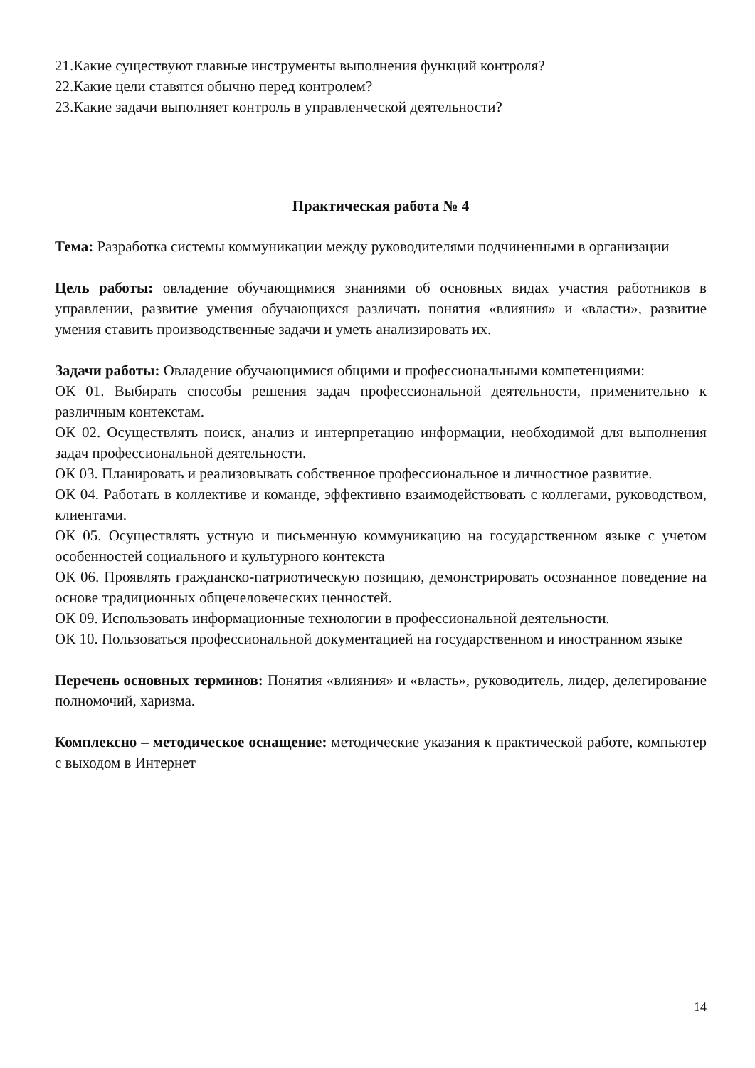21.Какие существуют главные инструменты выполнения функций контроля?
22.Какие цели ставятся обычно перед контролем?
23.Какие задачи выполняет контроль в управленческой деятельности?
Практическая работа № 4
Тема: Разработка системы коммуникации между руководителями подчиненными в организации
Цель работы: овладение обучающимися знаниями об основных видах участия работников в управлении, развитие умения обучающихся различать понятия «влияния» и «власти», развитие умения ставить производственные задачи и уметь анализировать их.
Задачи работы: Овладение обучающимися общими и профессиональными компетенциями:
ОК 01. Выбирать способы решения задач профессиональной деятельности, применительно к различным контекстам.
ОК 02. Осуществлять поиск, анализ и интерпретацию информации, необходимой для выполнения задач профессиональной деятельности.
ОК 03. Планировать и реализовывать собственное профессиональное и личностное развитие.
ОК 04. Работать в коллективе и команде, эффективно взаимодействовать с коллегами, руководством, клиентами.
ОК 05. Осуществлять устную и письменную коммуникацию на государственном языке с учетом особенностей социального и культурного контекста
ОК 06. Проявлять гражданско-патриотическую позицию, демонстрировать осознанное поведение на основе традиционных общечеловеческих ценностей.
ОК 09. Использовать информационные технологии в профессиональной деятельности.
ОК 10. Пользоваться профессиональной документацией на государственном и иностранном языке
Перечень основных терминов: Понятия «влияния» и «власть», руководитель, лидер, делегирование полномочий, харизма.
Комплексно – методическое оснащение: методические указания к практической работе, компьютер с выходом в Интернет
14